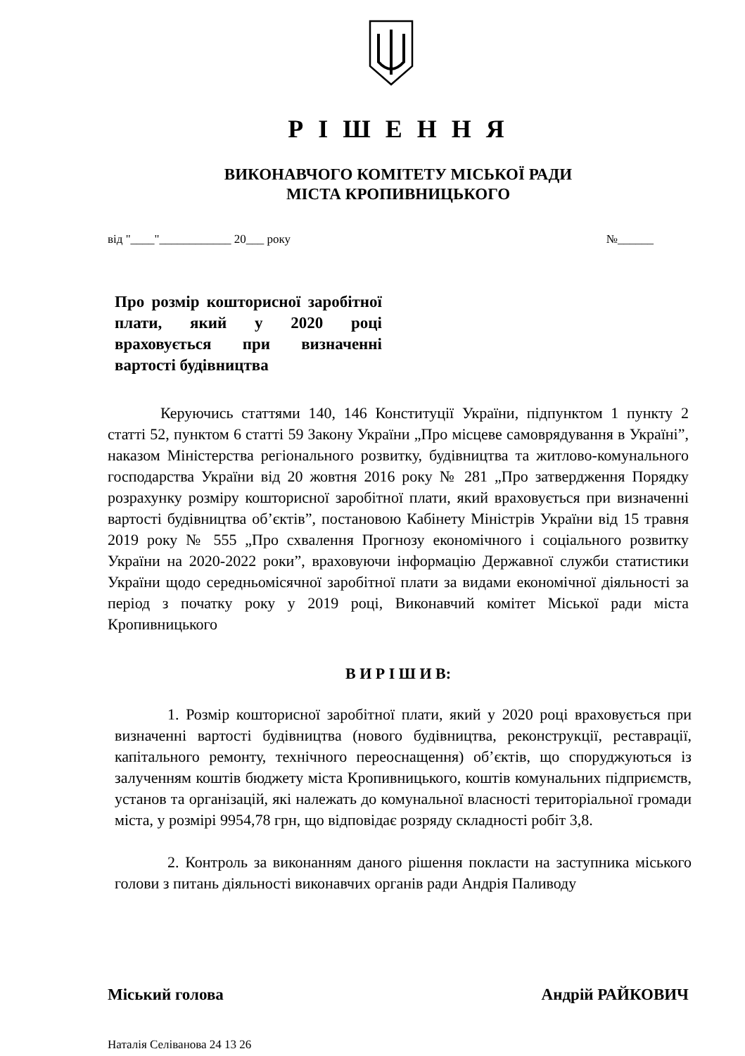Р І Ш Е Н Н Я
ВИКОНАВЧОГО КОМІТЕТУ МІСЬКОЇ РАДИ
МІСТА КРОПИВНИЦЬКОГО
від "____"____________ 20___ року №______
Про розмір кошторисної заробітної плати, який у 2020 році враховується при визначенні вартості будівництва
Керуючись статтями 140, 146 Конституції України, підпунктом 1 пункту 2 статті 52, пунктом 6 статті 59 Закону України „Про місцеве самоврядування в Україні”, наказом Міністерства регіонального розвитку, будівництва та житлово-комунального господарства України від 20 жовтня 2016 року № 281 „Про затвердження Порядку розрахунку розміру кошторисної заробітної плати, який враховується при визначенні вартості будівництва об’єктів”, постановою Кабінету Міністрів України від 15 травня 2019 року № 555 „Про схвалення Прогнозу економічного і соціального розвитку України на 2020-2022 роки”, враховуючи інформацію Державної служби статистики України щодо середньомісячної заробітної плати за видами економічної діяльності за період з початку року у 2019 році, Виконавчий комітет Міської ради міста Кропивницького
В И Р І Ш И В:
1. Розмір кошторисної заробітної плати, який у 2020 році враховується при визначенні вартості будівництва (нового будівництва, реконструкції, реставрації, капітального ремонту, технічного переоснащення) об’єктів, що споруджуються із залученням коштів бюджету міста Кропивницького, коштів комунальних підприємств, установ та організацій, які належать до комунальної власності територіальної громади міста, у розмірі 9954,78 грн, що відповідає розряду складності робіт 3,8.
2. Контроль за виконанням даного рішення покласти на заступника міського голови з питань діяльності виконавчих органів ради Андрія Паливоду
Міський голова Андрій РАЙКОВИЧ
Наталія Селіванова 24 13 26